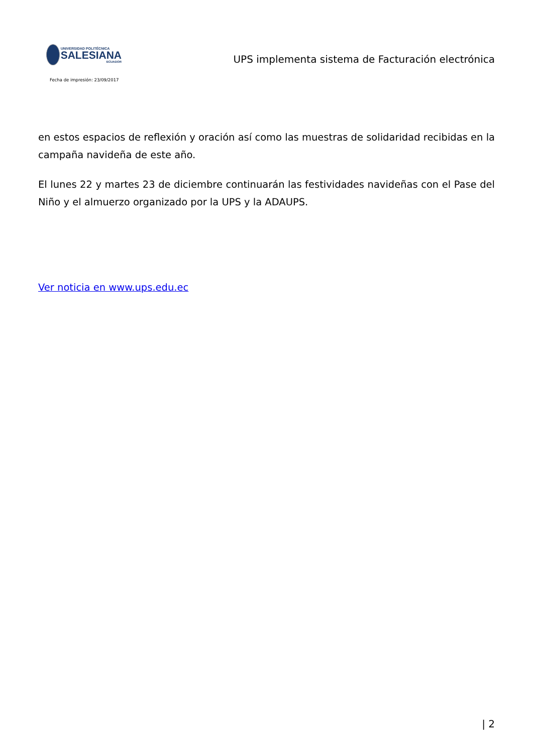UNIVERSIDAD POLITÉCNICA
SALESIANA
ECUADOR
UPS implementa sistema de Facturación electrónica
Fecha de impresión: 23/09/2017
en estos espacios de reflexión y oración así como las muestras de solidaridad recibidas en la campaña navideña de este año.
El lunes 22 y martes 23 de diciembre continuarán las festividades navideñas con el Pase del Niño y el almuerzo organizado por la UPS y la ADAUPS.
Ver noticia en www.ups.edu.ec
| 2